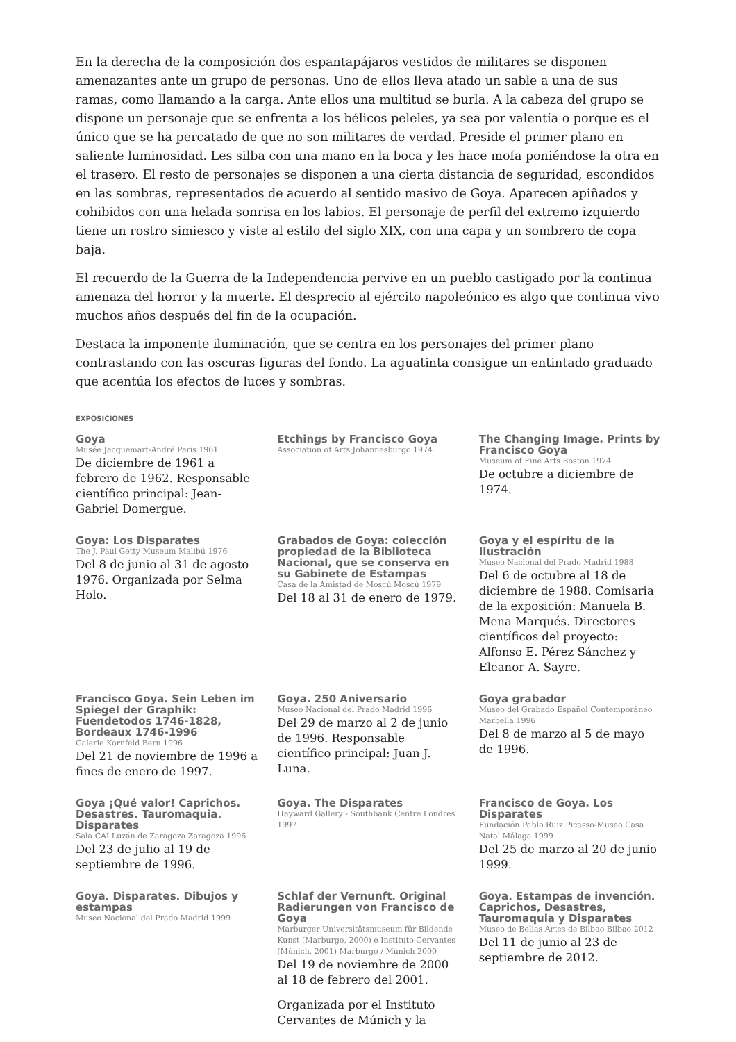En la derecha de la composición dos espantapájaros vestidos de militares se disponen amenazantes ante un grupo de personas. Uno de ellos lleva atado un sable a una de sus ramas, como llamando a la carga. Ante ellos una multitud se burla. A la cabeza del grupo se dispone un personaje que se enfrenta a los bélicos peleles, ya sea por valentía o porque es el único que se ha percatado de que no son militares de verdad. Preside el primer plano en saliente luminosidad. Les silba con una mano en la boca y les hace mofa poniéndose la otra en el trasero. El resto de personajes se disponen a una cierta distancia de seguridad, escondidos en las sombras, representados de acuerdo al sentido masivo de Goya. Aparecen apiñados y cohibidos con una helada sonrisa en los labios. El personaje de perfil del extremo izquierdo tiene un rostro simiesco y viste al estilo del siglo XIX, con una capa y un sombrero de copa baja.
El recuerdo de la Guerra de la Independencia pervive en un pueblo castigado por la continua amenaza del horror y la muerte. El desprecio al ejército napoleónico es algo que continua vivo muchos años después del fin de la ocupación.
Destaca la imponente iluminación, que se centra en los personajes del primer plano contrastando con las oscuras figuras del fondo. La aguatinta consigue un entintado graduado que acentúa los efectos de luces y sombras.
EXPOSICIONES
Goya
Musée Jacquemart-André París 1961
De diciembre de 1961 a febrero de 1962. Responsable científico principal: Jean-Gabriel Domergue.
Etchings by Francisco Goya
Association of Arts Johannesburgo 1974
The Changing Image. Prints by Francisco Goya
Museum of Fine Arts Boston 1974
De octubre a diciembre de 1974.
Goya: Los Disparates
The J. Paul Getty Museum Malibú 1976
Del 8 de junio al 31 de agosto 1976. Organizada por Selma Holo.
Grabados de Goya: colección propiedad de la Biblioteca Nacional, que se conserva en su Gabinete de Estampas
Casa de la Amistad de Moscú Moscú 1979
Del 18 al 31 de enero de 1979.
Goya y el espíritu de la Ilustración
Museo Nacional del Prado Madrid 1988
Del 6 de octubre al 18 de diciembre de 1988. Comisaria de la exposición: Manuela B. Mena Marqués. Directores científicos del proyecto: Alfonso E. Pérez Sánchez y Eleanor A. Sayre.
Francisco Goya. Sein Leben im Spiegel der Graphik: Fuendetodos 1746-1828, Bordeaux 1746-1996
Galerie Kornfeld Bern 1996
Del 21 de noviembre de 1996 a fines de enero de 1997.
Goya. 250 Aniversario
Museo Nacional del Prado Madrid 1996
Del 29 de marzo al 2 de junio de 1996. Responsable científico principal: Juan J. Luna.
Goya grabador
Museo del Grabado Español Contemporáneo Marbella 1996
Del 8 de marzo al 5 de mayo de 1996.
Goya ¡Qué valor! Caprichos. Desastres. Tauromaquia. Disparates
Sala CAI Luzán de Zaragoza Zaragoza 1996
Del 23 de julio al 19 de septiembre de 1996.
Goya. The Disparates
Hayward Gallery - Southbank Centre Londres 1997
Francisco de Goya. Los Disparates
Fundación Pablo Ruiz Picasso-Museo Casa Natal Málaga 1999
Del 25 de marzo al 20 de junio 1999.
Goya. Disparates. Dibujos y estampas
Museo Nacional del Prado Madrid 1999
Schlaf der Vernunft. Original Radierungen von Francisco de Goya
Marburger Universitätsmuseum für Bildende Kunst (Marburgo, 2000) e Instituto Cervantes (Múnich, 2001) Marburgo / Múnich 2000
Del 19 de noviembre de 2000 al 18 de febrero del 2001.
Organizada por el Instituto Cervantes de Múnich y la
Goya. Estampas de invención. Caprichos, Desastres, Tauromaquia y Disparates
Museo de Bellas Artes de Bilbao Bilbao 2012
Del 11 de junio al 23 de septiembre de 2012.